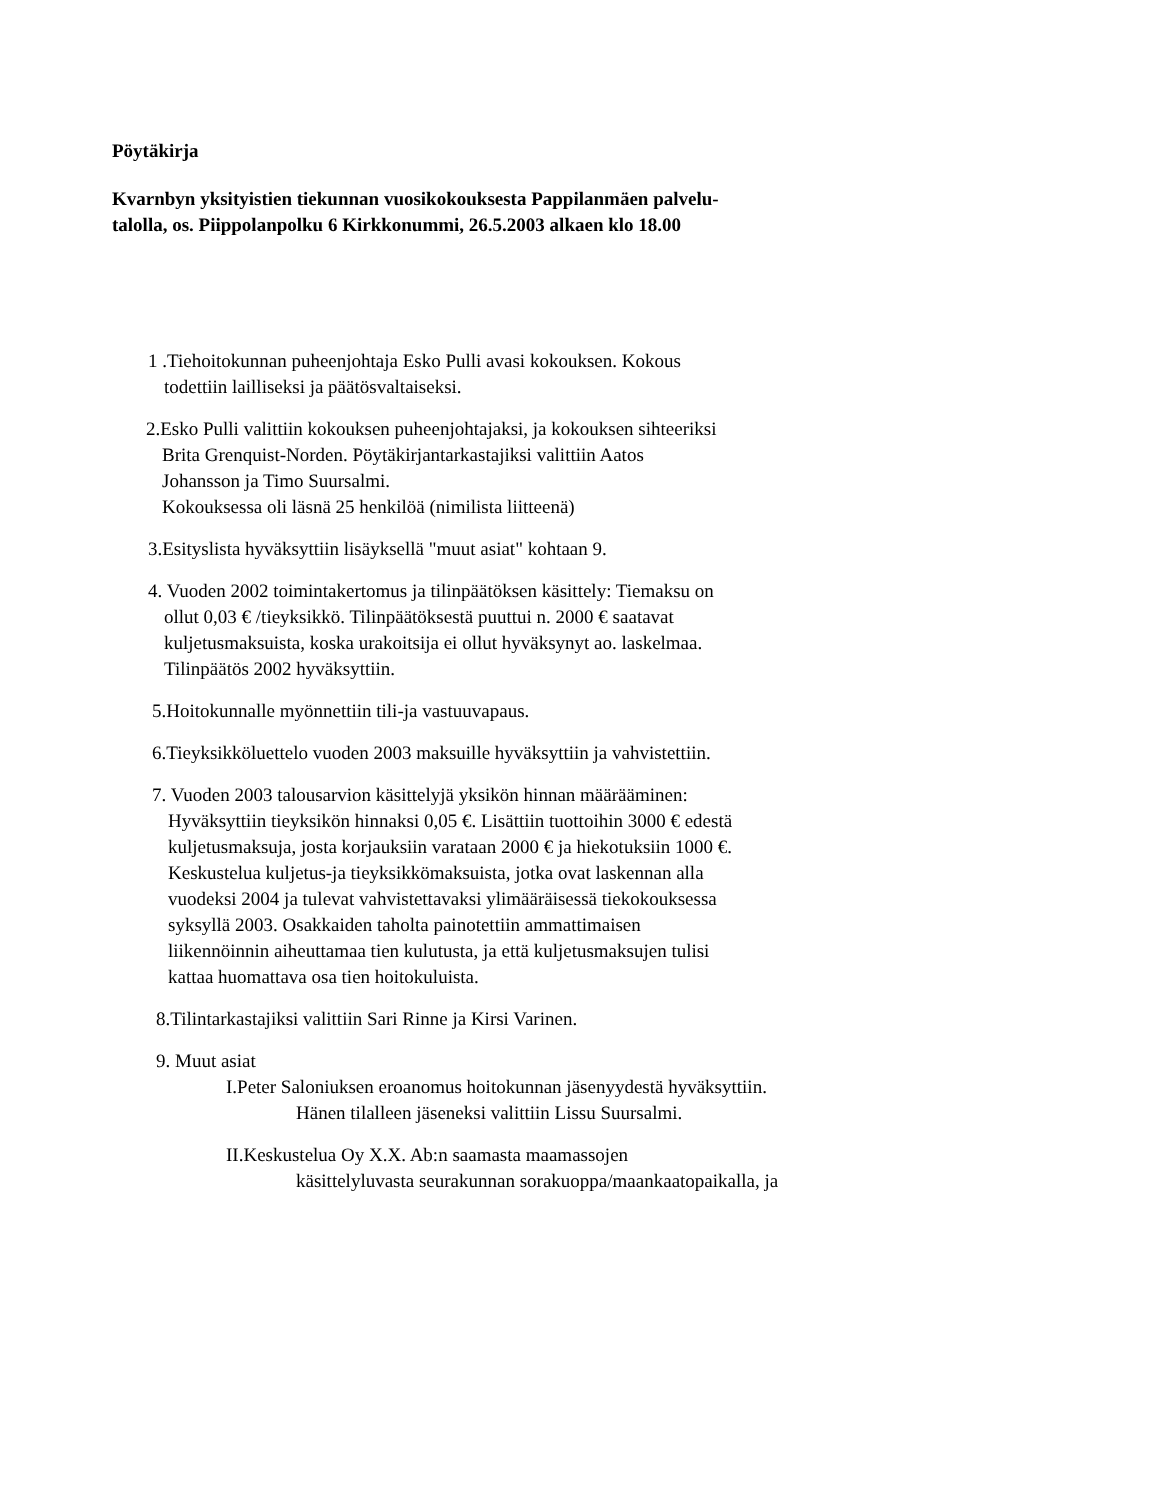Pöytäkirja
Kvarnbyn yksityistien tiekunnan vuosikokouksesta Pappilanmäen palvelu-
talolla, os. Piippolanpolku 6 Kirkkonummi, 26.5.2003 alkaen klo 18.00
1 .Tiehoitokunnan puheenjohtaja Esko Pulli avasi kokouksen. Kokous
todettiin lailliseksi ja päätösvaltaiseksi.
2.Esko Pulli valittiin kokouksen puheenjohtajaksi, ja kokouksen sihteeriksi
Brita Grenquist-Norden. Pöytäkirjantarkastajiksi valittiin Aatos
Johansson ja Timo Suursalmi.
Kokouksessa oli läsnä 25 henkilöä (nimilista liitteenä)
3.Esityslista hyväksyttiin lisäyksellä "muut asiat" kohtaan 9.
4. Vuoden 2002 toimintakertomus ja tilinpäätöksen käsittely: Tiemaksu on
ollut 0,03 € /tieyksikkö. Tilinpäätöksestä puuttui n. 2000 € saatavat
kuljetusmaksuista, koska urakoitsija ei ollut hyväksynyt ao. laskelmaa.
Tilinpäätös 2002 hyväksyttiin.
5.Hoitokunnalle myönnettiin tili-ja vastuuvapaus.
6.Tieyksikköluettelo vuoden 2003 maksuille hyväksyttiin ja vahvistettiin.
7. Vuoden 2003 talousarvion käsittelyjä yksikön hinnan määrääminen:
Hyväksyttiin tieyksikön hinnaksi 0,05 €. Lisättiin tuottoihin 3000 € edestä
kuljetusmaksuja, josta korjauksiin varataan 2000 € ja hiekotuksiin 1000 €.
Keskustelua kuljetus-ja tieyksikkömaksuista, jotka ovat laskennan alla
vuodeksi 2004 ja tulevat vahvistettavaksi ylimääräisessä tiekokouksessa
syksyllä 2003. Osakkaiden taholta painotettiin ammattimaisen
liikennöinnin aiheuttamaa tien kulutusta, ja että kuljetusmaksujen tulisi
kattaa huomattava osa tien hoitokuluista.
8.Tilintarkastajiksi valittiin Sari Rinne ja Kirsi Varinen.
9. Muut asiat
I.Peter Saloniuksen eroanomus hoitokunnan jäsenyydestä hyväksyttiin.
Hänen tilalleen jäseneksi valittiin Lissu Suursalmi.
II.Keskustelua Oy X.X. Ab:n saamasta maamassojen
käsittelyluvasta seurakunnan sorakuoppa/maankaatopaikalla, ja